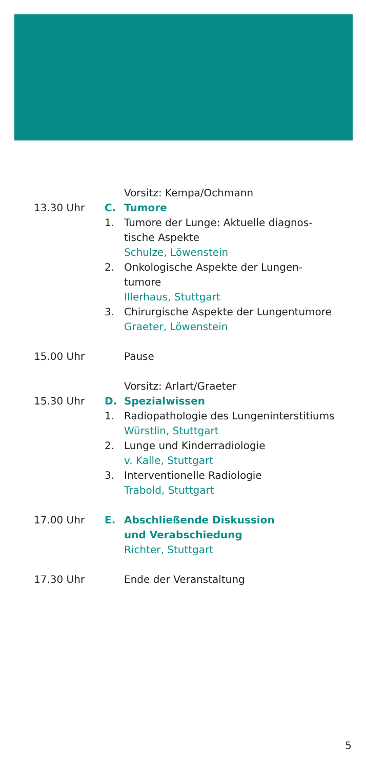Vorsitz: Kempa/Ochmann
13.30 Uhr C. Tumore
1. Tumore der Lunge: Aktuelle diagnos-
tische Aspekte
Schulze, Löwenstein
2. Onkologische Aspekte der Lungen-
tumore
Illerhaus, Stuttgart
3. Chirurgische Aspekte der Lungentumore
Graeter, Löwenstein
15.00 Uhr Pause
Vorsitz: Arlart/Graeter
15.30 Uhr D. Spezialwissen
1. Radiopathologie des Lungeninterstitiums
Würstlin, Stuttgart
2. Lunge und Kinderradiologie
v. Kalle, Stuttgart
3. Interventionelle Radiologie
Trabold, Stuttgart
17.00 Uhr E. Abschließende Diskussion
und Verabschiedung
Richter, Stuttgart
17.30 Uhr Ende der Veranstaltung
5